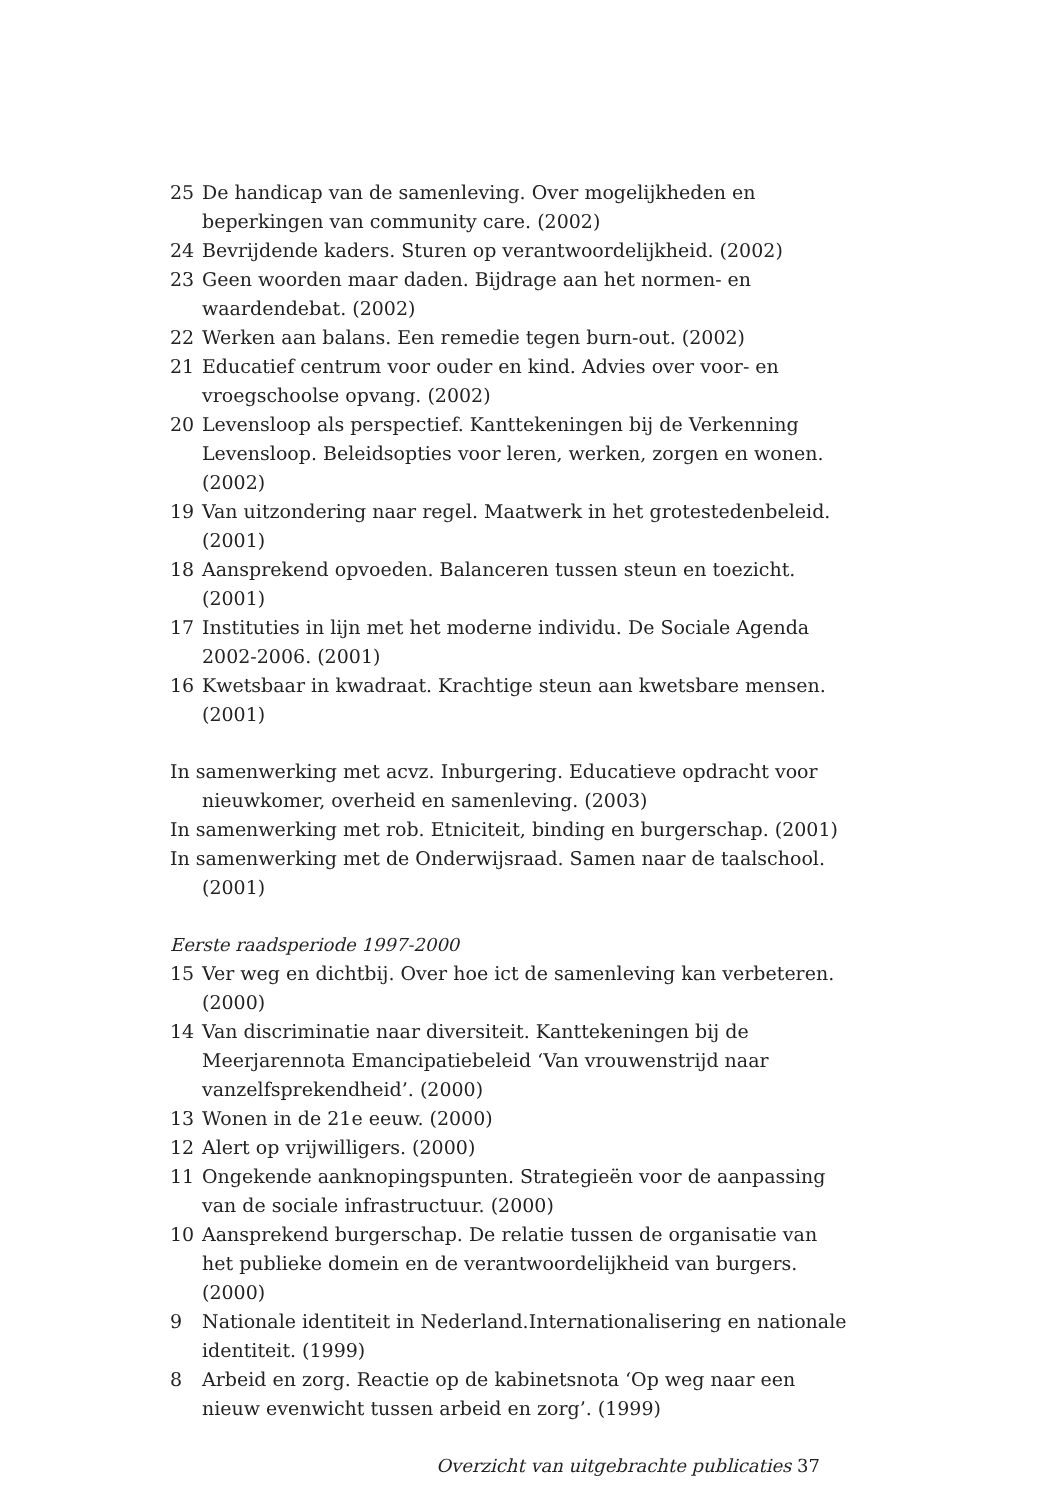25 De handicap van de samenleving. Over mogelijkheden en beperkingen van community care. (2002)
24 Bevrijdende kaders. Sturen op verantwoordelijkheid. (2002)
23 Geen woorden maar daden. Bijdrage aan het normen- en waardendebat. (2002)
22 Werken aan balans. Een remedie tegen burn-out. (2002)
21 Educatief centrum voor ouder en kind. Advies over voor- en vroegschoolse opvang. (2002)
20 Levensloop als perspectief. Kanttekeningen bij de Verkenning Levensloop. Beleidsopties voor leren, werken, zorgen en wonen. (2002)
19 Van uitzondering naar regel. Maatwerk in het grotestedenbeleid. (2001)
18 Aansprekend opvoeden. Balanceren tussen steun en toezicht. (2001)
17 Instituties in lijn met het moderne individu. De Sociale Agenda 2002-2006. (2001)
16 Kwetsbaar in kwadraat. Krachtige steun aan kwetsbare mensen. (2001)
In samenwerking met acvz. Inburgering. Educatieve opdracht voor nieuwkomer, overheid en samenleving. (2003)
In samenwerking met rob. Etniciteit, binding en burgerschap. (2001)
In samenwerking met de Onderwijsraad. Samen naar de taalschool. (2001)
Eerste raadsperiode 1997-2000
15 Ver weg en dichtbij. Over hoe ict de samenleving kan verbeteren. (2000)
14 Van discriminatie naar diversiteit. Kanttekeningen bij de Meerjarennota Emancipatiebeleid ‘Van vrouwenstrijd naar vanzelfsprekendheid’. (2000)
13 Wonen in de 21e eeuw. (2000)
12 Alert op vrijwilligers. (2000)
11 Ongekende aanknopingspunten. Strategieën voor de aanpassing van de sociale infrastructuur. (2000)
10 Aansprekend burgerschap. De relatie tussen de organisatie van het publieke domein en de verantwoordelijkheid van burgers. (2000)
9 Nationale identiteit in Nederland.Internationalisering en nationale identiteit. (1999)
8 Arbeid en zorg. Reactie op de kabinetsnota ‘Op weg naar een nieuw evenwicht tussen arbeid en zorg’. (1999)
Overzicht van uitgebrachte publicaties 37